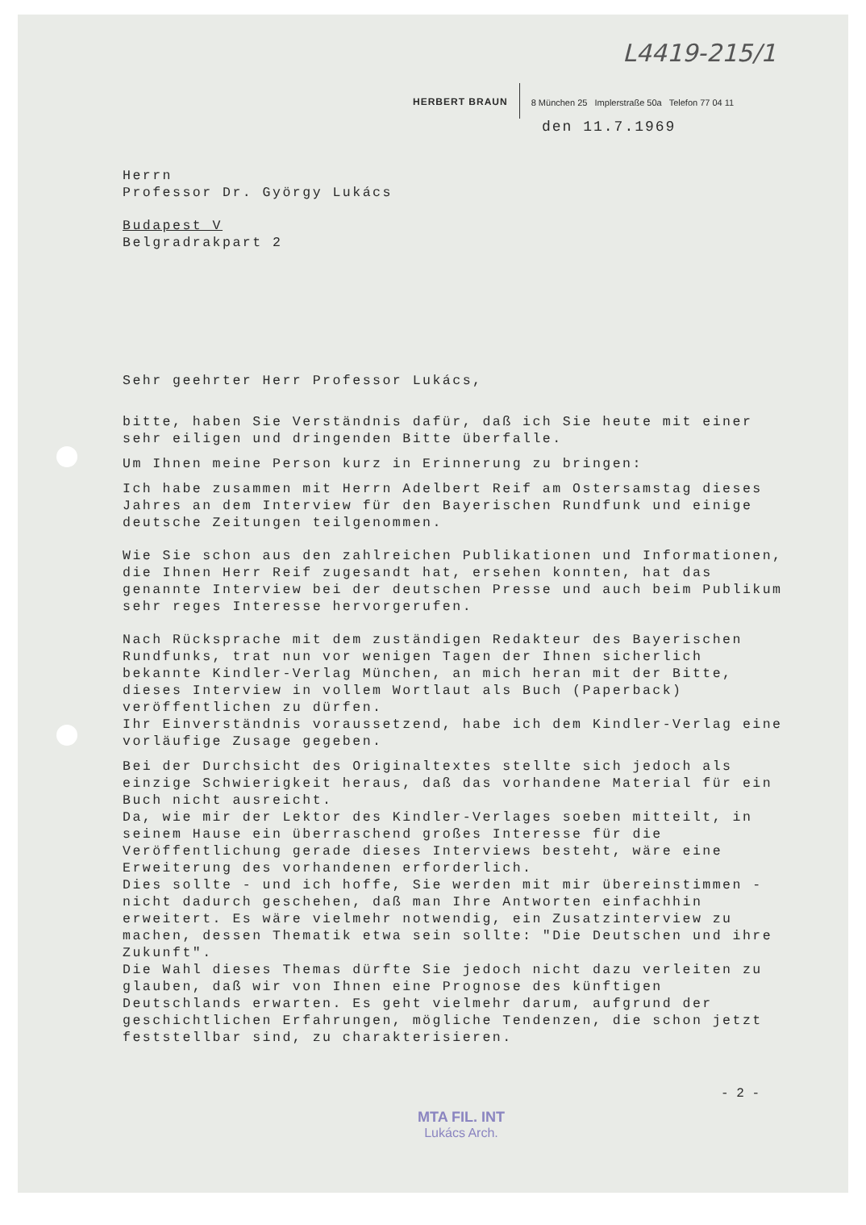L4419-215/1
HERBERT BRAUN 8 München 25 Implerstraße 50a Telefon 77 04 11
den 11.7.1969
Herrn
Professor Dr. György Lukács
Budapest V
Belgradrakpart 2
Sehr geehrter Herr Professor Lukács,
bitte, haben Sie Verständnis dafür, daß ich Sie heute mit einer sehr eiligen und dringenden Bitte überfalle.
Um Ihnen meine Person kurz in Erinnerung zu bringen:
Ich habe zusammen mit Herrn Adelbert Reif am Ostersamstag dieses Jahres an dem Interview für den Bayerischen Rundfunk und einige deutsche Zeitungen teilgenommen.
Wie Sie schon aus den zahlreichen Publikationen und Informationen, die Ihnen Herr Reif zugesandt hat, ersehen konnten, hat das genannte Interview bei der deutschen Presse und auch beim Publikum sehr reges Interesse hervorgerufen.
Nach Rücksprache mit dem zuständigen Redakteur des Bayerischen Rundfunks, trat nun vor wenigen Tagen der Ihnen sicherlich bekannte Kindler-Verlag München, an mich heran mit der Bitte, dieses Interview in vollem Wortlaut als Buch (Paperback) veröffentlichen zu dürfen.
Ihr Einverständnis voraussetzend, habe ich dem Kindler-Verlag eine vorläufige Zusage gegeben.
Bei der Durchsicht des Originaltextes stellte sich jedoch als einzige Schwierigkeit heraus, daß das vorhandene Material für ein Buch nicht ausreicht.
Da, wie mir der Lektor des Kindler-Verlages soeben mitteilt, in seinem Hause ein überraschend großes Interesse für die Veröffentlichung gerade dieses Interviews besteht, wäre eine Erweiterung des vorhandenen erforderlich.
Dies sollte - und ich hoffe, Sie werden mit mir übereinstimmen - nicht dadurch geschehen, daß man Ihre Antworten einfachhin erweitert. Es wäre vielmehr notwendig, ein Zusatzinterview zu machen, dessen Thematik etwa sein sollte: "Die Deutschen und ihre Zukunft".
Die Wahl dieses Themas dürfte Sie jedoch nicht dazu verleiten zu glauben, daß wir von Ihnen eine Prognose des künftigen Deutschlands erwarten. Es geht vielmehr darum, aufgrund der geschichtlichen Erfahrungen, mögliche Tendenzen, die schon jetzt feststellbar sind, zu charakterisieren.
- 2 -
MTA FIL. INT
Lukács Arch.